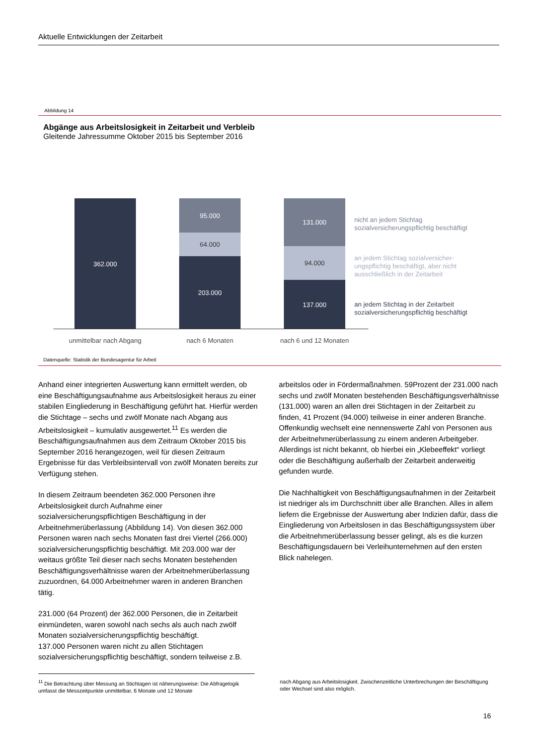Aktuelle Entwicklungen der Zeitarbeit
Abbildung 14
Abgänge aus Arbeitslosigkeit in Zeitarbeit und Verbleib
Gleitende Jahressumme Oktober 2015 bis September 2016
362.000
95.000
64.000
203.000
131.000
94.000
137.000
unmittelbar nach Abgang nach 6 Monaten nach 6 und 12 Monaten
nicht an jedem Stichtag
sozialversicherungspflichtig beschäftigt
an jedem Stichtag sozialversicher-
ungspflichtig beschäftigt, aber nicht
ausschließlich in der Zeitarbeit
an jedem Stichtag in der Zeitarbeit
sozialversicherungspflichtig beschäftigt
Datenquelle: Statistik der Bundesagentur für Arbeit
Anhand einer integrierten Auswertung kann ermittelt werden, ob eine Beschäftigungsaufnahme aus Arbeitslosigkeit heraus zu einer stabilen Eingliederung in Beschäftigung geführt hat. Hierfür werden die Stichtage – sechs und zwölf Monate nach Abgang aus Arbeitslosigkeit – kumulativ ausgewertet.<sup>11</sup> Es werden die Beschäftigungsaufnahmen aus dem Zeitraum Oktober 2015 bis September 2016 herangezogen, weil für diesen Zeitraum Ergebnisse für das Verbleibsintervall von zwölf Monaten bereits zur Verfügung stehen.
In diesem Zeitraum beendeten 362.000 Personen ihre Arbeitslosigkeit durch Aufnahme einer sozialversicherungspflichtigen Beschäftigung in der Arbeitnehmerüberlassung (Abbildung 14). Von diesen 362.000 Personen waren nach sechs Monaten fast drei Viertel (266.000) sozialversicherungspflichtig beschäftigt. Mit 203.000 war der weitaus größte Teil dieser nach sechs Monaten bestehenden Beschäftigungsverhältnisse waren der Arbeitnehmerüberlassung zuzuordnen, 64.000 Arbeitnehmer waren in anderen Branchen tätig.
231.000 (64 Prozent) der 362.000 Personen, die in Zeitarbeit einmündeten, waren sowohl nach sechs als auch nach zwölf Monaten sozialversicherungspflichtig beschäftigt.
137.000 Personen waren nicht zu allen Stichtagen sozialversicherungspflichtig beschäftigt, sondern teilweise z.B.
arbeitslos oder in Fördermaßnahmen. 59Prozent der 231.000 nach sechs und zwölf Monaten bestehenden Beschäftigungsverhältnisse (131.000) waren an allen drei Stichtagen in der Zeitarbeit zu finden, 41 Prozent (94.000) teilweise in einer anderen Branche. Offenkundig wechselt eine nennenswerte Zahl von Personen aus der Arbeitnehmerüberlassung zu einem anderen Arbeitgeber. Allerdings ist nicht bekannt, ob hierbei ein „Klebeeffekt“ vorliegt oder die Beschäftigung außerhalb der Zeitarbeit anderweitig gefunden wurde.
Die Nachhaltigkeit von Beschäftigungsaufnahmen in der Zeitarbeit ist niedriger als im Durchschnitt über alle Branchen. Alles in allem liefern die Ergebnisse der Auswertung aber Indizien dafür, dass die Eingliederung von Arbeitslosen in das Beschäftigungssystem über die Arbeitnehmerüberlassung besser gelingt, als es die kurzen Beschäftigungsdauern bei Verleihunternehmen auf den ersten Blick nahelegen.
<sup>11</sup> Die Betrachtung über Messung an Stichtagen ist näherungsweise: Die Abfragelogik umfasst die Messzeitpunkte unmittelbar, 6 Monate und 12 Monate
nach Abgang aus Arbeitslosigkeit. Zwischenzeitliche Unterbrechungen der Beschäftigung oder Wechsel sind also möglich.
16